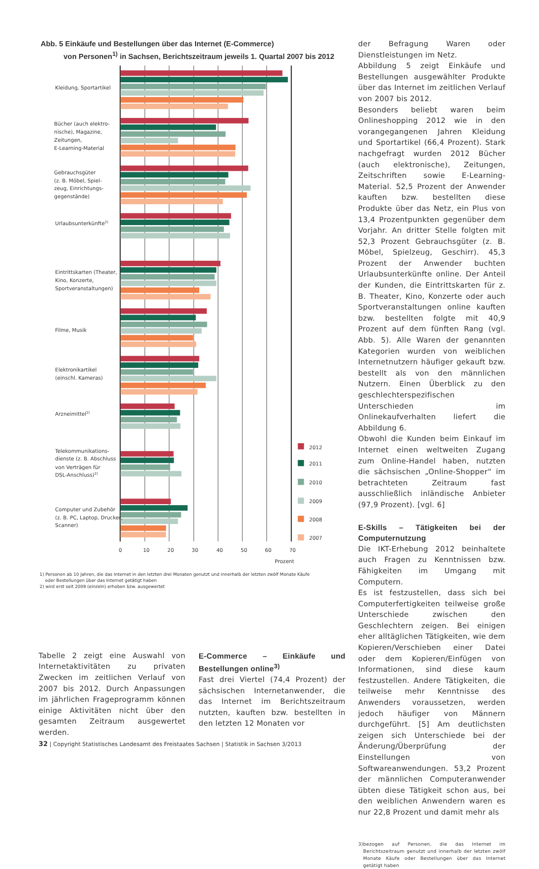Abb. 5 Einkäufe und Bestellungen über das Internet (E-Commerce)
von Personen<sup>1)</sup> in Sachsen, Berichtszeitraum jeweils 1. Quartal 2007 bis 2012
Kleidung, Sportartikel
Bücher (auch elektro-
nische), Magazine,
Zeitungen,
E-Learning-Material
Gebrauchsgüter
(z. B. Möbel, Spiel-
zeug, Einrichtungs-
gegenstände)
Urlaubsunterkünfte2)
Eintrittskarten (Theater,
Kino, Konzerte,
Sportveranstaltungen)
Filme, Musik
Elektronikartikel
(einschl. Kameras)
Arzneimittel2)
Telekommunikations-
dienste (z. B. Abschluss
von Verträgen für
DSL-Anschluss)2)
Computer und Zubehör
(z. B. PC, Laptop, Drucker,
Scanner)
2012
2011
2010
2009
2008
2007
0
10
20
30
40
50
60
70
Prozent
1) Personen ab 10 Jahren, die das Internet in den letzten drei Monaten genutzt und innerhalb der letzten zwölf Monate Käufe
oder Bestellungen über das Internet getätigt haben
2) wird erst seit 2009 (einzeln) erhoben bzw. ausgewertet
Tabelle 2 zeigt eine Auswahl von Internetaktivitäten zu privaten Zwecken im zeitlichen Verlauf von 2007 bis 2012. Durch Anpassungen im jährlichen Frageprogramm können einige Aktivitäten nicht über den gesamten Zeitraum ausgewertet werden.
E-Commerce – Einkäufe und Bestellungen online<sup>3)</sup>
Fast drei Viertel (74,4 Prozent) der sächsischen Internetanwender, die das Internet im Berichtszeitraum nutzten, kauften bzw. bestellten in den letzten 12 Monaten vor
der Befragung Waren oder Dienstleistungen im Netz.
Abbildung 5 zeigt Einkäufe und Bestellungen ausgewählter Produkte über das Internet im zeitlichen Verlauf von 2007 bis 2012.
Besonders beliebt waren beim Onlineshopping 2012 wie in den vorangegangenen Jahren Kleidung und Sportartikel (66,4 Prozent). Stark nachgefragt wurden 2012 Bücher (auch elektronische), Zeitungen, Zeitschriften sowie E-Learning-Material. 52,5 Prozent der Anwender kauften bzw. bestellten diese Produkte über das Netz, ein Plus von 13,4 Prozentpunkten gegenüber dem Vorjahr. An dritter Stelle folgten mit 52,3 Prozent Gebrauchsgüter (z. B. Möbel, Spielzeug, Geschirr). 45,3 Prozent der Anwender buchten Urlaubsunterkünfte online. Der Anteil der Kunden, die Eintrittskarten für z. B. Theater, Kino, Konzerte oder auch Sportveranstaltungen online kauften bzw. bestellten folgte mit 40,9 Prozent auf dem fünften Rang (vgl. Abb. 5). Alle Waren der genannten Kategorien wurden von weiblichen Internetnutzern häufiger gekauft bzw. bestellt als von den männlichen Nutzern. Einen Überblick zu den geschlechterspezifischen Unterschieden im Onlinekaufverhalten liefert die Abbildung 6.
Obwohl die Kunden beim Einkauf im Internet einen weltweiten Zugang zum Online-Handel haben, nutzten die sächsischen „Online-Shopper“ im betrachteten Zeitraum fast ausschließlich inländische Anbieter (97,9 Prozent). [vgl. 6]
E-Skills – Tätigkeiten bei der Computernutzung
Die IKT-Erhebung 2012 beinhaltete auch Fragen zu Kenntnissen bzw. Fähigkeiten im Umgang mit Computern.
Es ist festzustellen, dass sich bei Computerfertigkeiten teilweise große Unterschiede zwischen den Geschlechtern zeigen. Bei einigen eher alltäglichen Tätigkeiten, wie dem Kopieren/Verschieben einer Datei oder dem Kopieren/Einfügen von Informationen, sind diese kaum festzustellen. Andere Tätigkeiten, die teilweise mehr Kenntnisse des Anwenders voraussetzen, werden jedoch häufiger von Männern durchgeführt. [5] Am deutlichsten zeigen sich Unterschiede bei der Änderung/Überprüfung der Einstellungen von Softwareanwendungen. 53,2 Prozent der männlichen Computeranwender übten diese Tätigkeit schon aus, bei den weiblichen Anwendern waren es nur 22,8 Prozent und damit mehr als
3) bezogen auf Personen, die das Internet im Berichtszeitraum genutzt und innerhalb der letzten zwölf Monate Käufe oder Bestellungen über das Internet getätigt haben
32 | Copyright Statistisches Landesamt des Freistaates Sachsen | Statistik in Sachsen 3/2013